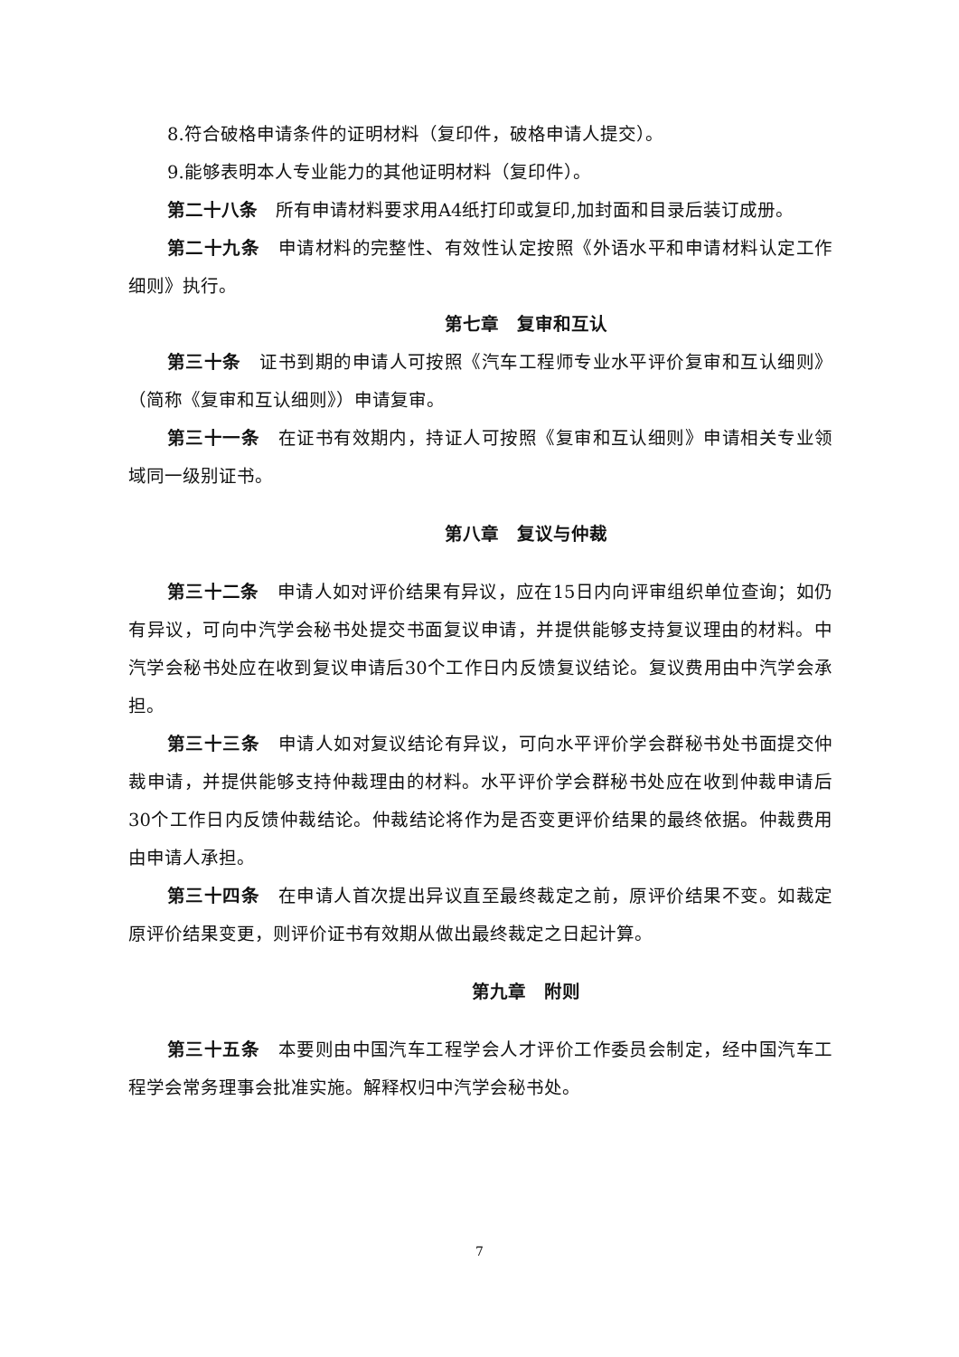8.符合破格申请条件的证明材料（复印件，破格申请人提交）。
9.能够表明本人专业能力的其他证明材料（复印件）。
第二十八条　所有申请材料要求用A4纸打印或复印,加封面和目录后装订成册。
第二十九条　申请材料的完整性、有效性认定按照《外语水平和申请材料认定工作细则》执行。
第七章　复审和互认
第三十条　证书到期的申请人可按照《汽车工程师专业水平评价复审和互认细则》（简称《复审和互认细则》）申请复审。
第三十一条　在证书有效期内，持证人可按照《复审和互认细则》申请相关专业领域同一级别证书。
第八章　复议与仲裁
第三十二条　申请人如对评价结果有异议，应在15日内向评审组织单位查询；如仍有异议，可向中汽学会秘书处提交书面复议申请，并提供能够支持复议理由的材料。中汽学会秘书处应在收到复议申请后30个工作日内反馈复议结论。复议费用由中汽学会承担。
第三十三条　申请人如对复议结论有异议，可向水平评价学会群秘书处书面提交仲裁申请，并提供能够支持仲裁理由的材料。水平评价学会群秘书处应在收到仲裁申请后30个工作日内反馈仲裁结论。仲裁结论将作为是否变更评价结果的最终依据。仲裁费用由申请人承担。
第三十四条　在申请人首次提出异议直至最终裁定之前，原评价结果不变。如裁定原评价结果变更，则评价证书有效期从做出最终裁定之日起计算。
第九章　附则
第三十五条　本要则由中国汽车工程学会人才评价工作委员会制定，经中国汽车工程学会常务理事会批准实施。解释权归中汽学会秘书处。
7